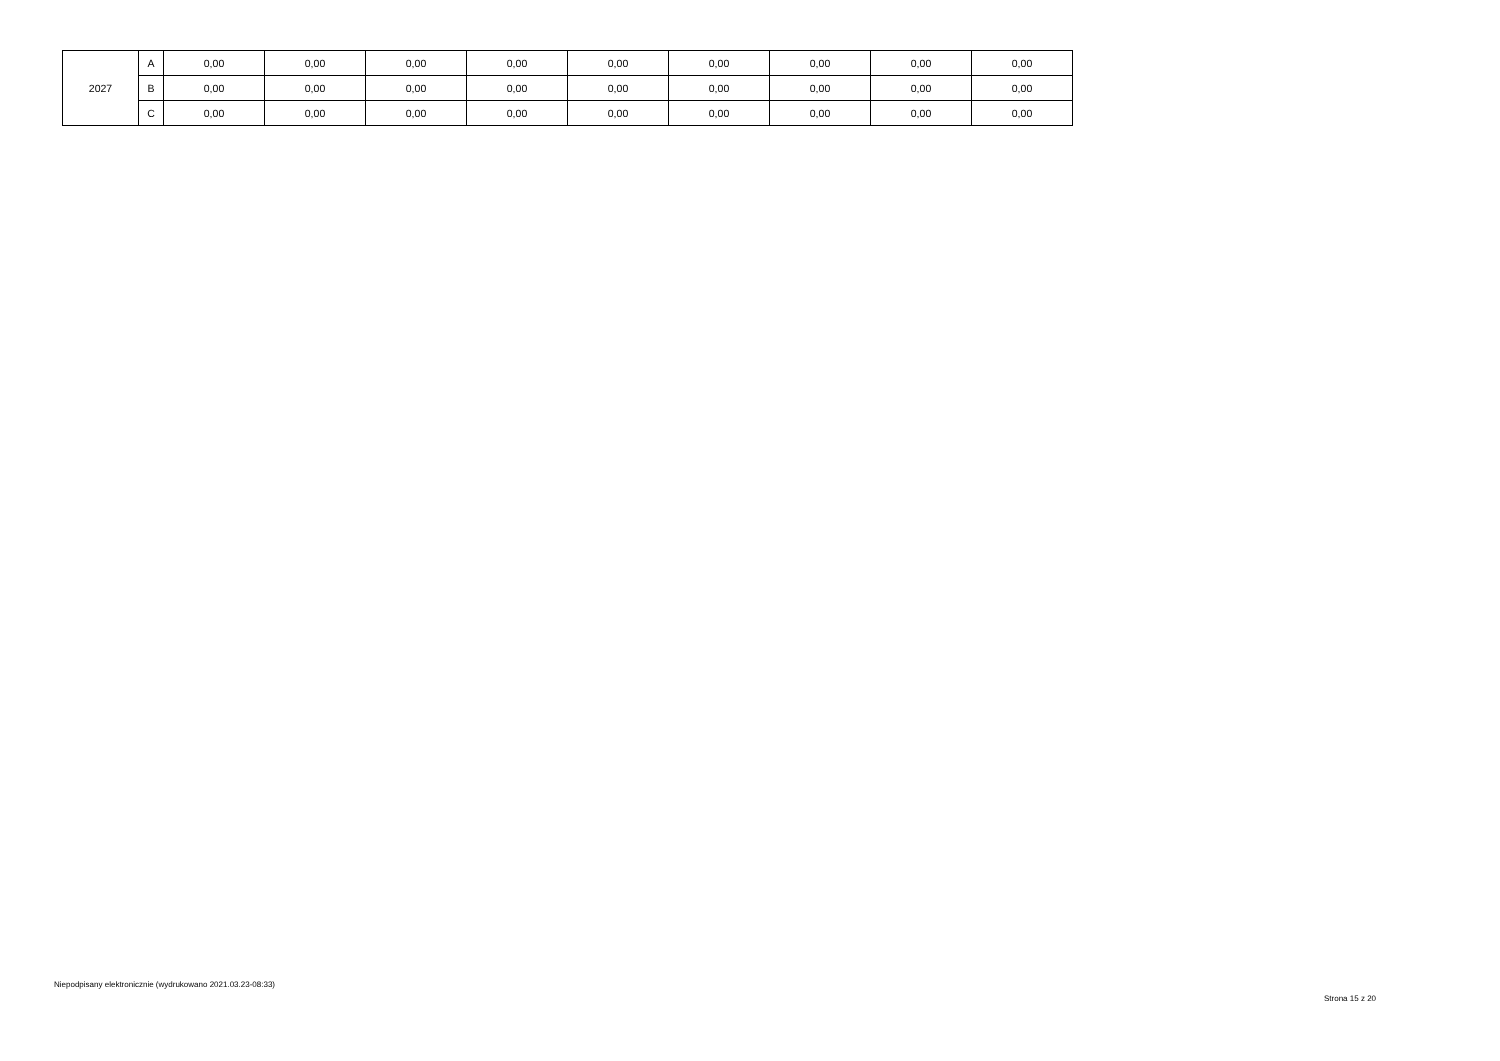| 2027 | A | 0,00 | 0,00 | 0,00 | 0,00 | 0,00 | 0,00 | 0,00 | 0,00 | 0,00 |
| | B | 0,00 | 0,00 | 0,00 | 0,00 | 0,00 | 0,00 | 0,00 | 0,00 | 0,00 |
| | C | 0,00 | 0,00 | 0,00 | 0,00 | 0,00 | 0,00 | 0,00 | 0,00 | 0,00 |
Niepodpisany elektronicznie (wydrukowano 2021.03.23-08:33)
Strona 15 z 20